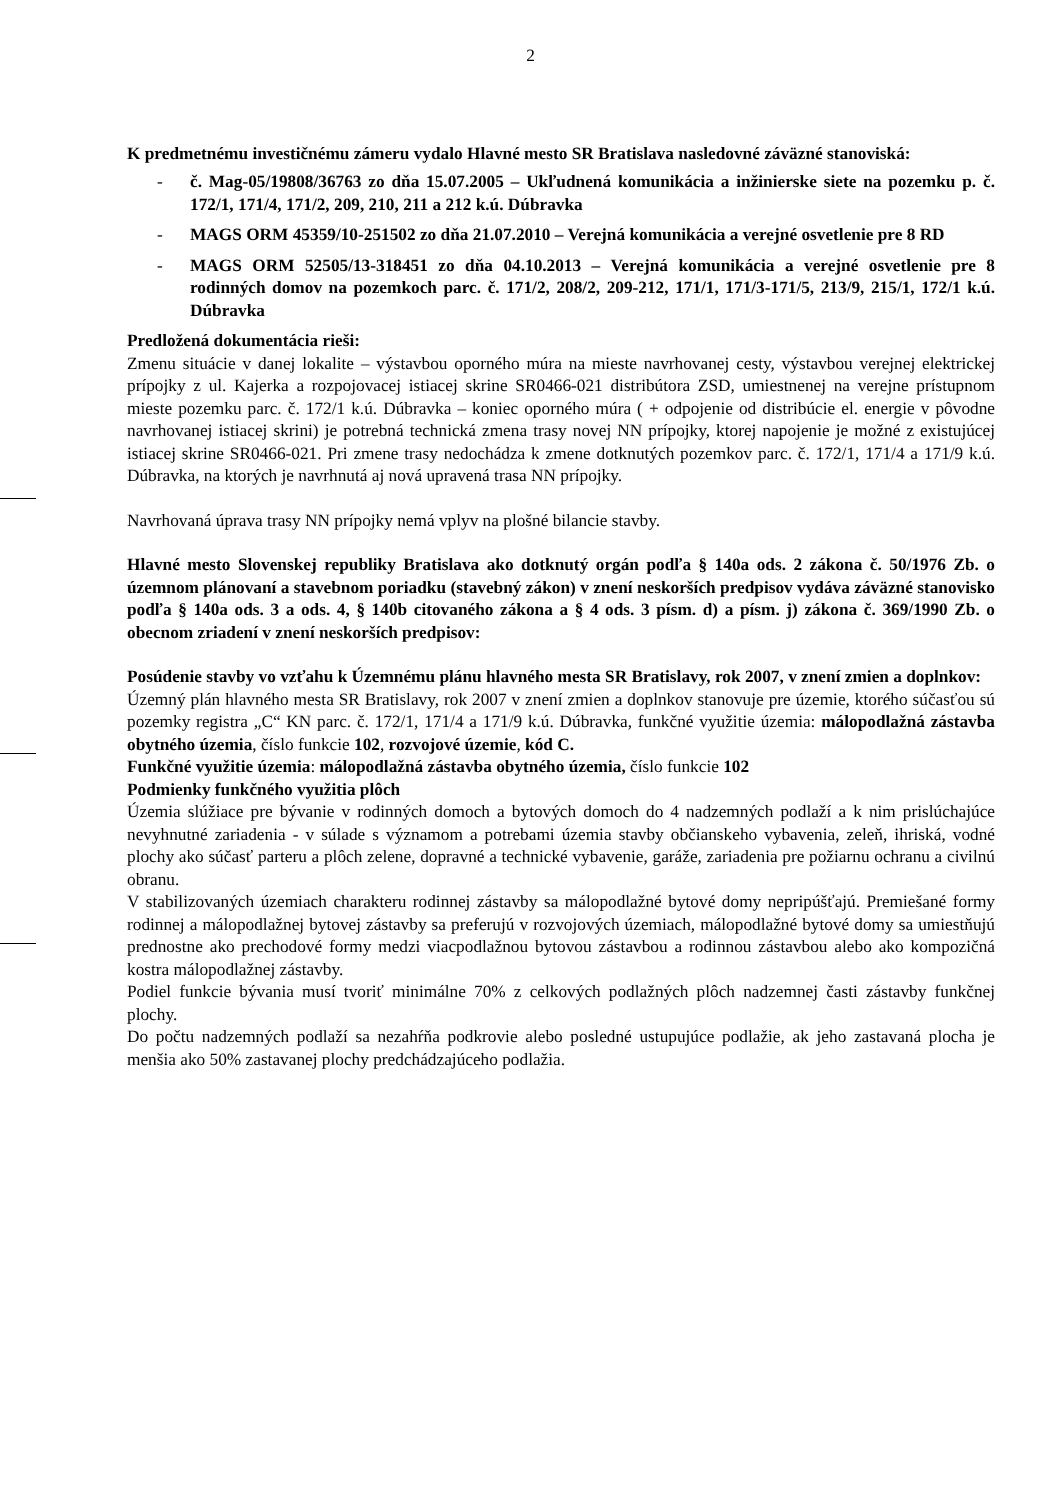2
K predmetnému investičnému zámeru vydalo Hlavné mesto SR Bratislava nasledovné záväzné stanoviská:
- č. Mag-05/19808/36763 zo dňa 15.07.2005 – Ukľudnená komunikácia a inžinierske siete na pozemku p. č. 172/1, 171/4, 171/2, 209, 210, 211 a 212 k.ú. Dúbravka
- MAGS ORM 45359/10-251502 zo dňa 21.07.2010 – Verejná komunikácia a verejné osvetlenie pre 8 RD
- MAGS ORM 52505/13-318451 zo dňa 04.10.2013 – Verejná komunikácia a verejné osvetlenie pre 8 rodinných domov na pozemkoch parc. č. 171/2, 208/2, 209-212, 171/1, 171/3-171/5, 213/9, 215/1, 172/1 k.ú. Dúbravka
Predložená dokumentácia rieši:
Zmenu situácie v danej lokalite – výstavbou oporného múra na mieste navrhovanej cesty, výstavbou verejnej elektrickej prípojky z ul. Kajerka a rozpojovacej istiacej skrine SR0466-021 distribútora ZSD, umiestnenej na verejne prístupnom mieste pozemku parc. č. 172/1 k.ú. Dúbravka – koniec oporného múra ( + odpojenie od distribúcie el. energie v pôvodne navrhovanej istiacej skrini) je potrebná technická zmena trasy novej NN prípojky, ktorej napojenie je možné z existujúcej istiacej skrine SR0466-021. Pri zmene trasy nedochádza k zmene dotknutých pozemkov parc. č. 172/1, 171/4 a 171/9 k.ú. Dúbravka, na ktorých je navrhnutá aj nová upravená trasa NN prípojky.
Navrhovaná úprava trasy NN prípojky nemá vplyv na plošné bilancie stavby.
Hlavné mesto Slovenskej republiky Bratislava ako dotknutý orgán podľa § 140a ods. 2 zákona č. 50/1976 Zb. o územnom plánovaní a stavebnom poriadku (stavebný zákon) v znení neskorších predpisov vydáva záväzné stanovisko podľa § 140a ods. 3 a ods. 4, § 140b citovaného zákona a § 4 ods. 3 písm. d) a písm. j) zákona č. 369/1990 Zb. o obecnom zriadení v znení neskorších predpisov:
Posúdenie stavby vo vzťahu k Územnému plánu hlavného mesta SR Bratislavy, rok 2007, v znení zmien a doplnkov:
Územný plán hlavného mesta SR Bratislavy, rok 2007 v znení zmien a doplnkov stanovuje pre územie, ktorého súčasťou sú pozemky registra „C“ KN parc. č. 172/1, 171/4 a 171/9 k.ú. Dúbravka, funkčné využitie územia: málopodlažná zástavba obytného územia, číslo funkcie 102, rozvojové územie, kód C.
Funkčné využitie územia: málopodlažná zástavba obytného územia, číslo funkcie 102
Podmienky funkčného využitia plôch
Územia slúžiace pre bývanie v rodinných domoch a bytových domoch do 4 nadzemných podlaží a k nim prislúchajúce nevyhnutné zariadenia - v súlade s významom a potrebami územia stavby občianskeho vybavenia, zeleň, ihriská, vodné plochy ako súčasť parteru a plôch zelene, dopravné a technické vybavenie, garáže, zariadenia pre požiarnu ochranu a civilnú obranu.
V stabilizovaných územiach charakteru rodinnej zástavby sa málopodlažné bytové domy nepripúšťajú. Premiešané formy rodinnej a málopodlažnej bytovej zástavby sa preferujú v rozvojových územiach, málopodlažné bytové domy sa umiestňujú prednostne ako prechodové formy medzi viacpodlažnou bytovou zástavbou a rodinnou zástavbou alebo ako kompozičná kostra málopodlažnej zástavby.
Podiel funkcie bývania musí tvoriť minimálne 70% z celkových podlažných plôch nadzemnej časti zástavby funkčnej plochy.
Do počtu nadzemných podlaží sa nezahŕňa podkrovie alebo posledné ustupujúce podlažie, ak jeho zastavaná plocha je menšia ako 50% zastavanej plochy predchádzajúceho podlažia.